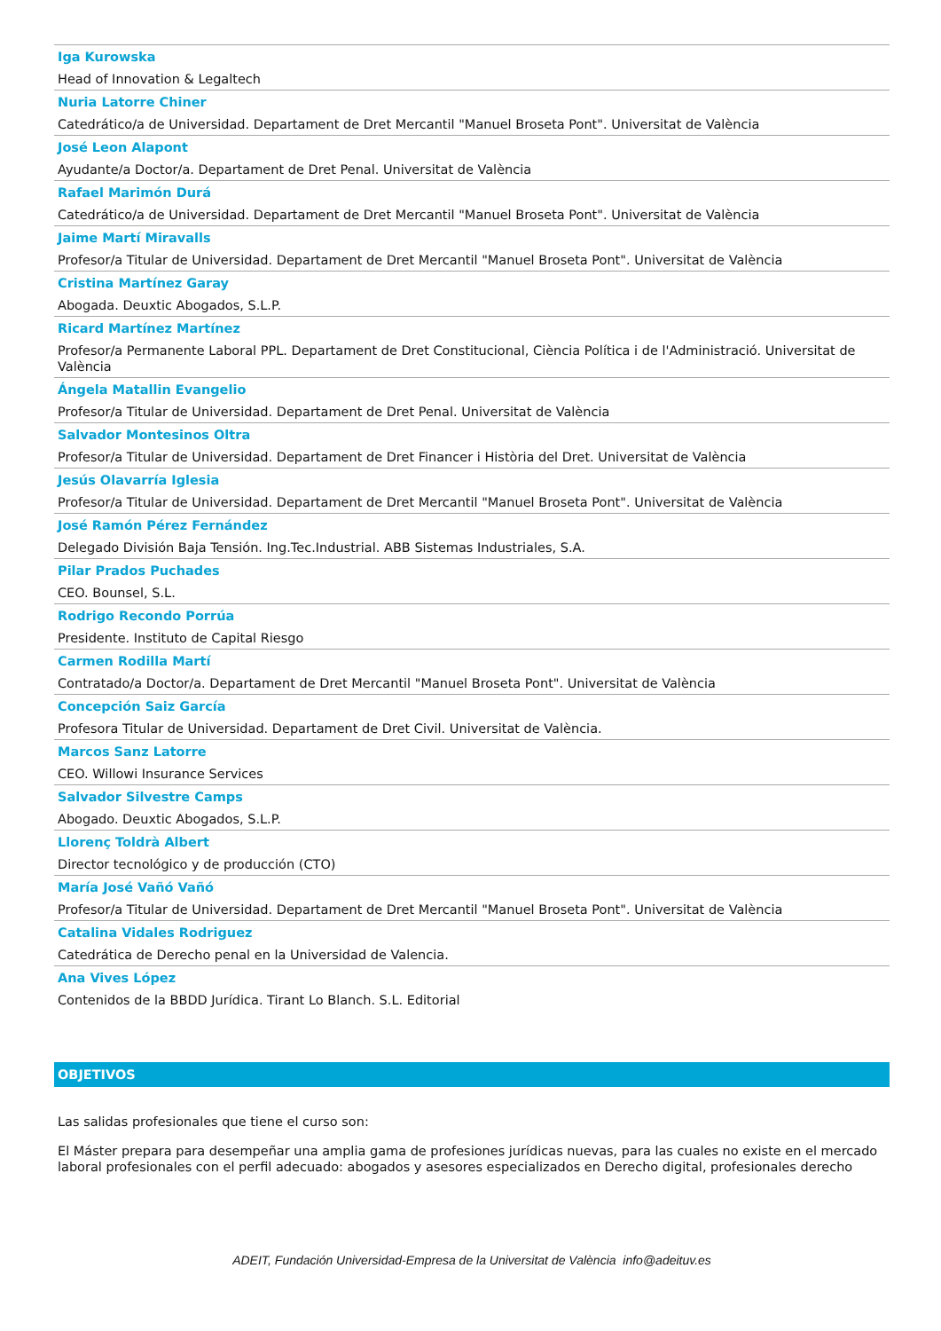Iga Kurowska
Head of Innovation & Legaltech
Nuria Latorre Chiner
Catedrático/a de Universidad. Departament de Dret Mercantil "Manuel Broseta Pont". Universitat de València
José Leon Alapont
Ayudante/a Doctor/a. Departament de Dret Penal. Universitat de València
Rafael Marimón Durá
Catedrático/a de Universidad. Departament de Dret Mercantil "Manuel Broseta Pont". Universitat de València
Jaime Martí Miravalls
Profesor/a Titular de Universidad. Departament de Dret Mercantil "Manuel Broseta Pont". Universitat de València
Cristina Martínez Garay
Abogada. Deuxtic Abogados, S.L.P.
Ricard Martínez Martínez
Profesor/a Permanente Laboral PPL. Departament de Dret Constitucional, Ciència Política i de l'Administració. Universitat de València
Ángela Matallin Evangelio
Profesor/a Titular de Universidad. Departament de Dret Penal. Universitat de València
Salvador Montesinos Oltra
Profesor/a Titular de Universidad. Departament de Dret Financer i Història del Dret. Universitat de València
Jesús Olavarría Iglesia
Profesor/a Titular de Universidad. Departament de Dret Mercantil "Manuel Broseta Pont". Universitat de València
José Ramón Pérez Fernández
Delegado División Baja Tensión. Ing.Tec.Industrial. ABB Sistemas Industriales, S.A.
Pilar Prados Puchades
CEO. Bounsel, S.L.
Rodrigo Recondo Porrúa
Presidente. Instituto de Capital Riesgo
Carmen Rodilla Martí
Contratado/a Doctor/a. Departament de Dret Mercantil "Manuel Broseta Pont". Universitat de València
Concepción Saiz García
Profesora Titular de Universidad. Departament de Dret Civil. Universitat de València.
Marcos Sanz Latorre
CEO. Willowi Insurance Services
Salvador Silvestre Camps
Abogado. Deuxtic Abogados, S.L.P.
Llorenç Toldrà Albert
Director tecnológico y de producción (CTO)
María José Vañó Vañó
Profesor/a Titular de Universidad. Departament de Dret Mercantil "Manuel Broseta Pont". Universitat de València
Catalina Vidales Rodriguez
Catedrática de Derecho penal en la Universidad de Valencia.
Ana Vives López
Contenidos de la BBDD Jurídica. Tirant Lo Blanch. S.L. Editorial
OBJETIVOS
Las salidas profesionales que tiene el curso son:
El Máster prepara para desempeñar una amplia gama de profesiones jurídicas nuevas, para las cuales no existe en el mercado laboral profesionales con el perfil adecuado: abogados y asesores especializados en Derecho digital, profesionales derecho
ADEIT, Fundación Universidad-Empresa de la Universitat de València info@adeituv.es